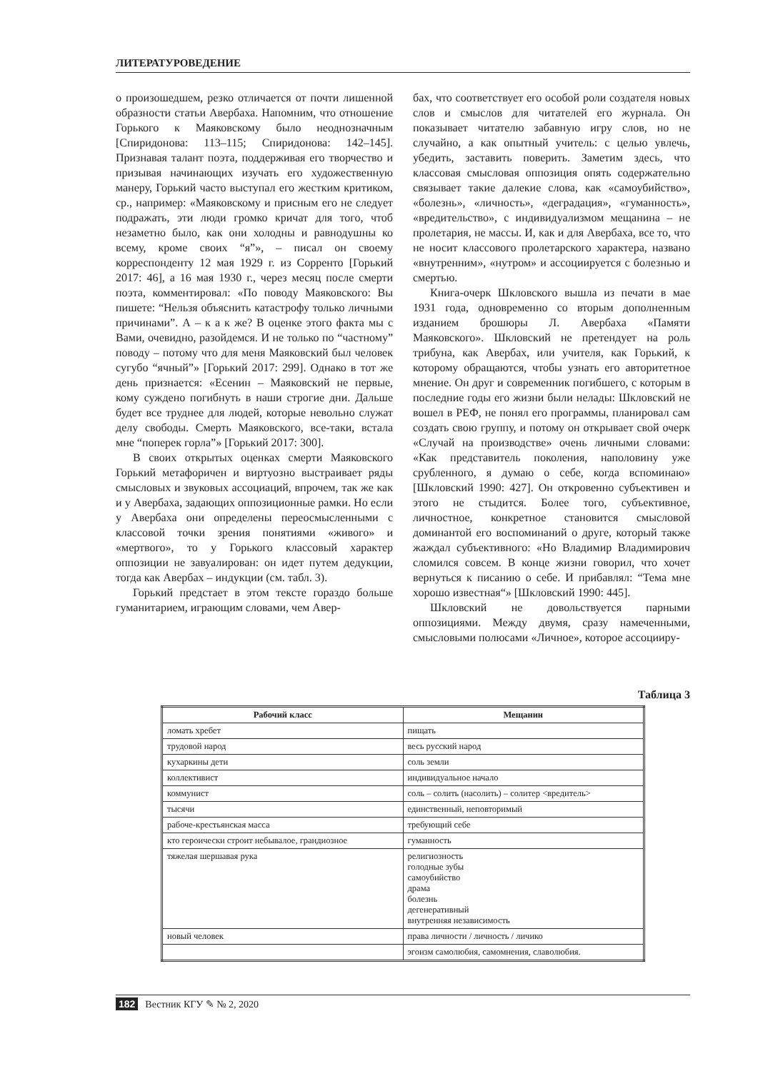ЛИТЕРАТУРОВЕДЕНИЕ
о произошедшем, резко отличается от почти лишенной образности статьи Авербаха. Напомним, что отношение Горького к Маяковскому было неоднозначным [Спиридонова: 113–115; Спиридонова: 142–145]. Признавая талант поэта, поддерживая его творчество и призывая начинающих изучать его художественную манеру, Горький часто выступал его жестким критиком, ср., например: «Маяковскому и присным его не следует подражать, эти люди громко кричат для того, чтоб незаметно было, как они холодны и равнодушны ко всему, кроме своих “я”», – писал он своему корреспонденту 12 мая 1929 г. из Сорренто [Горький 2017: 46], а 16 мая 1930 г., через месяц после смерти поэта, комментировал: «По поводу Маяковского: Вы пишете: “Нельзя объяснить катастрофу только личными причинами”. А – к а к же? В оценке этого факта мы с Вами, очевидно, разойдемся. И не только по “частному” поводу – потому что для меня Маяковский был человек сугубо “ячный”» [Горький 2017: 299]. Однако в тот же день признается: «Есенин – Маяковский не первые, кому суждено погибнуть в наши строгие дни. Дальше будет все труднее для людей, которые невольно служат делу свободы. Смерть Маяковского, все-таки, встала мне “поперек горла”» [Горький 2017: 300].
В своих открытых оценках смерти Маяковского Горький метафоричен и виртуозно выстраивает ряды смысловых и звуковых ассоциаций, впрочем, так же как и у Авербаха, задающих оппозиционные рамки. Но если у Авербаха они определены переосмысленными с классовой точки зрения понятиями «живого» и «мертвого», то у Горького классовый характер оппозиции не завуалирован: он идет путем дедукции, тогда как Авербах – индукции (см. табл. 3).
Горький предстает в этом тексте гораздо больше гуманитарием, играющим словами, чем Авер-
бах, что соответствует его особой роли создателя новых слов и смыслов для читателей его журнала. Он показывает читателю забавную игру слов, но не случайно, а как опытный учитель: с целью увлечь, убедить, заставить поверить. Заметим здесь, что классовая смысловая оппозиция опять содержательно связывает такие далекие слова, как «самоубийство», «болезнь», «личность», «деградация», «гуманность», «вредительство», с индивидуализмом мещанина – не пролетария, не массы. И, как и для Авербаха, все то, что не носит классового пролетарского характера, названо «внутренним», «нутром» и ассоциируется с болезнью и смертью.
Книга-очерк Шкловского вышла из печати в мае 1931 года, одновременно со вторым дополненным изданием брошюры Л. Авербаха «Памяти Маяковского». Шкловский не претендует на роль трибуна, как Авербах, или учителя, как Горький, к которому обращаются, чтобы узнать его авторитетное мнение. Он друг и современник погибшего, с которым в последние годы его жизни были нелады: Шкловский не вошел в РЕФ, не понял его программы, планировал сам создать свою группу, и потому он открывает свой очерк «Случай на производстве» очень личными словами: «Как представитель поколения, наполовину уже срубленного, я думаю о себе, когда вспоминаю» [Шкловский 1990: 427]. Он откровенно субъективен и этого не стыдится. Более того, субъективное, личностное, конкретное становится смысловой доминантой его воспоминаний о друге, который также жаждал субъективного: «Но Владимир Владимирович сломился совсем. В конце жизни говорил, что хочет вернуться к писанию о себе. И прибавлял: “Тема мне хорошо известная“» [Шкловский 1990: 445].
Шкловский не довольствуется парными оппозициями. Между двумя, сразу намеченными, смысловыми полюсами «Личное», которое ассоцииру-
Таблица 3
| Рабочий класс | Мещанин |
| --- | --- |
| ломать хребет | пищать |
| трудовой народ | весь русский народ |
| кухаркины дети | соль земли |
| коллективист | индивидуальное начало |
| коммунист | соль – солить (насолить) – солитер <вредитель> |
| тысячи | единственный, неповторимый |
| рабоче-крестьянская масса | требующий себе |
| кто героически строит небывалое, грандиозное | гуманность |
| тяжелая шершавая рука | религиозность голодные зубы самоубийство драма болезнь дегенеративный внутренняя независимость |
| новый человек | права личности / личность / личико |
| | эгоизм самолюбия, самомнения, славолюбия. |
182 Вестник КГУ ✎ № 2, 2020